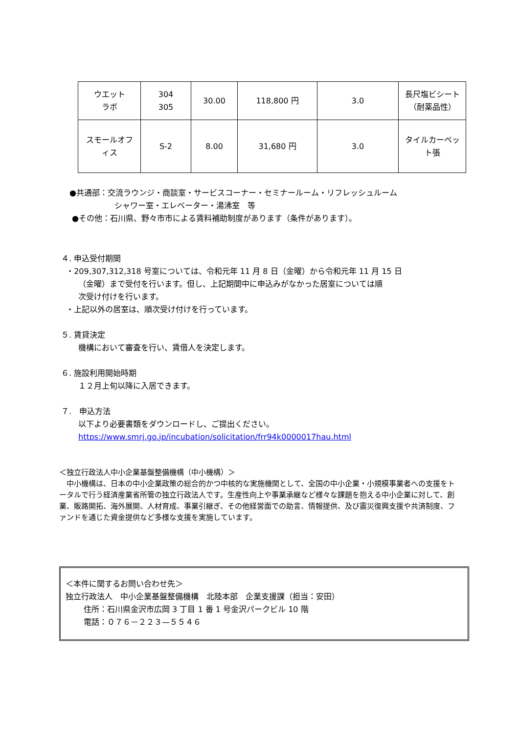| ウエット ラボ | 304 305 | 30.00 | 118,800 円 | 3.0 | 長尺塩ビシート （耐薬品性） |
| スモールオフ ィス | S-2 | 8.00 | 31,680 円 | 3.0 | タイルカーペッ ト張 |
●共通部：交流ラウンジ・商談室・サービスコーナー・セミナールーム・リフレッシュルーム
シャワー室・エレベーター・湯沸室　等
●その他：石川県、野々市市による賃料補助制度があります（条件があります）。
４. 申込受付期間
・209,307,312,318 号室については、令和元年 11 月 8 日（金曜）から令和元年 11 月 15 日
（金曜）まで受付を行います。但し、上記期間中に申込みがなかった居室については順
次受け付けを行います。
・上記以外の居室は、順次受け付けを行っています。
５. 賃貸決定
機構において審査を行い、賃借人を決定します。
６. 施設利用開始時期
１２月上旬以降に入居できます。
７.　申込方法
以下より必要書類をダウンロードし、ご提出ください。
https://www.smrj.go.jp/incubation/solicitation/frr94k0000017hau.html
＜独立行政法人中小企業基盤整備機構（中小機構）＞
　中小機構は、日本の中小企業政策の総合的かつ中核的な実施機関として、全国の中小企業・小規模事業者への支援をトータルで行う経済産業省所管の独立行政法人です。生産性向上や事業承継など様々な課題を抱える中小企業に対して、創業、販路開拓、海外展開、人材育成、事業引継ぎ、その他経営面での助言、情報提供、及び震災復興支援や共済制度、ファンドを通じた資金提供など多様な支援を実施しています。
＜本件に関するお問い合わせ先＞
独立行政法人　中小企業基盤整備機構　北陸本部　企業支援課（担当：安田）
住所：石川県金沢市広岡 3 丁目 1 番 1 号金沢パークビル 10 階
電話：０７６－２２３—５５４６